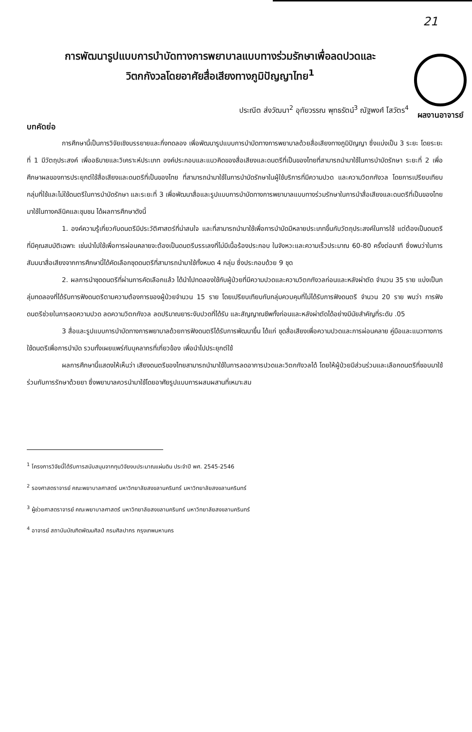21
ผลงานอาจารย์
การพัฒนารูปแบบการบำบัดทางการพยาบาลแบบทางร่วมรักษาเพื่อลดปวดและ
วิตกกังวลโดยอาศัยสื่อเสียงทางภูมิปัญญาไทย<sup>1</sup>
ประณีต ส่งวัฒนา<sup>2</sup> อุทัยวรรณ พุทธรัตน์<sup>3</sup> ณัฐพงศ์ โสวัตร<sup>4</sup>
บทคัดย่อ
การศึกษานี้เป็นการวิจัยเชิงบรรยายและกึ่งทดลอง เพื่อพัฒนารูปแบบการบำบัดทางการพยาบาลด้วยสื่อเสียงทางภูมิปัญญา ซึ่งแบ่งเป็น 3 ระยะ โดยระยะที่ 1 มีวัตถุประสงค์ เพื่ออธิบายและวิเคราะห์ประเภท องค์ประกอบและแนวคิดของสื่อเสียงและดนตรีที่เป็นของไทยที่สามารถนำมาใช้ในการบำบัดรักษา ระยะที่ 2 เพื่อศึกษาผลของการประยุกต์ใช้สื่อเสียงและดนตรีที่เป็นของไทย ที่สามารถนำมาใช้ในการบำบัดรักษาในผู้ใช้บริการที่มีความปวด และความวิตกกังวล โดยการเปรียบเทียบกลุ่มที่ใช้และไม่ใช้ดนตรีในการบำบัดรักษา และระยะที่ 3 เพื่อพัฒนาสื่อและรูปแบบการบำบัดทางการพยาบาลแบบทางร่วมรักษาในการนำสื่อเสียงและดนตรีที่เป็นของไทยมาใช้ในทางคลีนิคและชุมชน ได้ผลการศึกษาดังนี้
1. องค์ความรู้เกี่ยวกับดนตรีมีประวัติศาสตร์ที่น่าสนใจ และที่สามารถนำมาใช้เพื่อการบำบัดมีหลายประเภทขึ้นกับวัตถุประสงค์ในการใช้ แต่ต้องเป็นดนตรีที่มีคุณสมบัติเฉพาะ เช่นนำไปใช้เพื่อการผ่อนคลายจะต้องเป็นดนตรีบรรเลงที่ไม่มีเนื้อร้องประกอบ ในจังหวะและความเร็วประมาณ 60-80 ครั้งต่อนาที ซึ่งพบว่าในการสัมมนาสื่อเสียงจากการศึกษานี้ได้คัดเลือกชุดดนตรีที่สามารถนำมาใช้ทั้งหมด 4 กลุ่ม ซึ่งประกอบด้วย 9 ชุด
2. ผลการนำชุดดนตรีที่ผ่านการคัดเลือกแล้ว ได้นำไปทดลองใช้กับผู้ป่วยที่มีความปวดและความวิตกกังวลก่อนและหลังผ่าตัด จำนวน 35 ราย แบ่งเป็นกลุ่มทดลองที่ได้รับการฟังดนตรีตามความต้องการของผู้ป่วยจำนวน 15 ราย โดยเปรียบเทียบกับกลุ่มควบคุมที่ไม่ได้รับการฟังดนตรี จำนวน 20 ราย พบว่า การฟังดนตรีช่วยในการลดความปวด ลดความวิตกกังวล ลดปริมาณยาระงับปวดที่ได้รับ และสัญญาณชีพทั้งก่อนและหลังผ่าตัดได้อย่างมีนัยสำคัญที่ระดับ .05
3 สื่อและรูปแบบการบำบัดทางการพยาบาลด้วยการฟังดนตรีได้รับการพัฒนาขึ้น ได้แก่ ชุดสื่อเสียงเพื่อความปวดและการผ่อนคลาย คู่มือและแนวทางการใช้ดนตรีเพื่อการบำบัด รวมทั้งเผยแพร่กับบุคลากรที่เกี่ยวข้อง เพื่อนำไปประยุกต์ใช้
ผลการศึกษานี้แสดงให้เห็นว่า เสียงดนตรีของไทยสามารถนำมาใช้ในการลดอาการปวดและวิตกกังวลได้ โดยให้ผู้ป่วยมีส่วนร่วมและเลือกดนตรีที่ชอบมาใช้ร่วมกับการรักษาด้วยยา ซึ่งพยาบาลควรนำมาใช้โดยอาศัยรูปแบบการผสมผสานที่เหมาะสม
<sup>1</sup> โครงการวิจัยนี้ได้รับการสนับสนุนจากทุนวิจัยงบประมาณแผ่นดิน ประจำปี พศ. 2545-2546
<sup>2</sup> รองศาสตราจารย์ คณะพยาบาลศาสตร์ มหาวิทยาลัยสงขลานครินทร์ มหาวิทยาลัยสงขลานครินทร์
<sup>3</sup> ผู้ช่วยศาสตราจารย์ คณะพยาบาลศาสตร์ มหาวิทยาลัยสงขลานครินทร์ มหาวิทยาลัยสงขลานครินทร์
<sup>4</sup> อาจารย์ สถาบันบัณฑิตพัฒนศิลป์ กรมศิลปากร กรุงเทพมหานคร